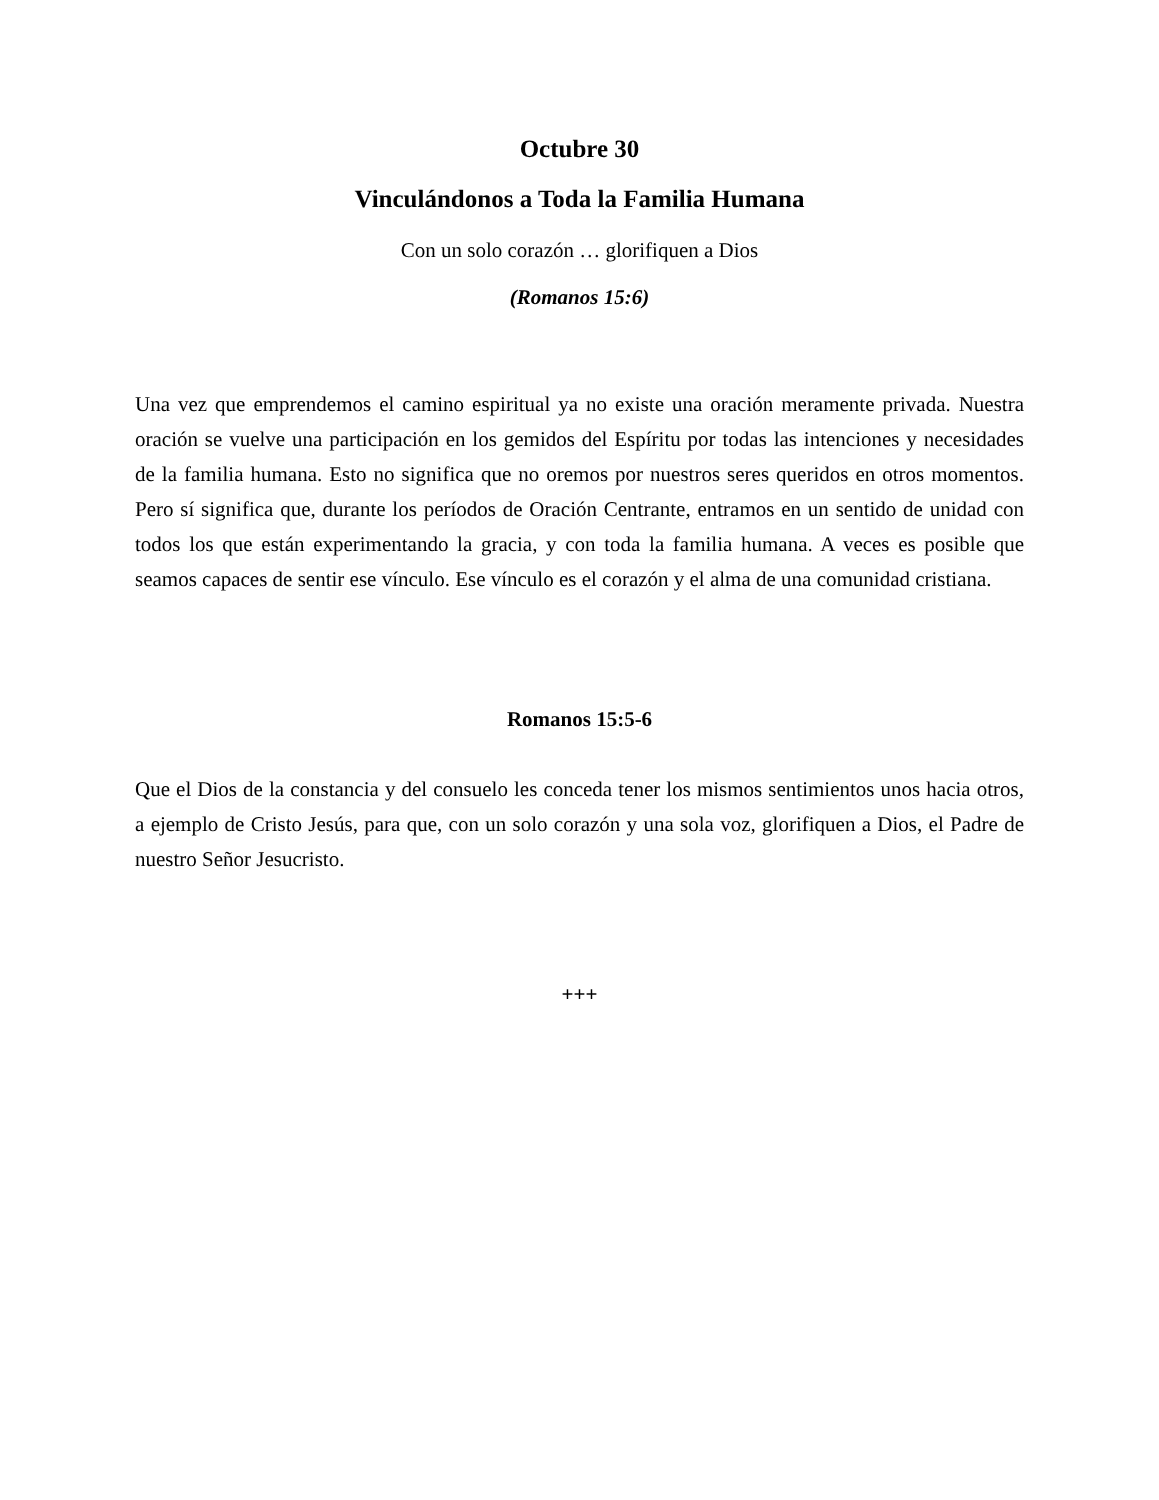Octubre 30
Vinculándonos a Toda la Familia Humana
Con un solo corazón … glorifiquen a Dios
(Romanos 15:6)
Una vez que emprendemos el camino espiritual ya no existe una oración meramente privada. Nuestra oración se vuelve una participación en los gemidos del Espíritu por todas las intenciones y necesidades de la familia humana. Esto no significa que no oremos por nuestros seres queridos en otros momentos. Pero sí significa que, durante los períodos de Oración Centrante, entramos en un sentido de unidad con todos los que están experimentando la gracia, y con toda la familia humana. A veces es posible que seamos capaces de sentir ese vínculo. Ese vínculo es el corazón y el alma de una comunidad cristiana.
Romanos 15:5-6
Que el Dios de la constancia y del consuelo les conceda tener los mismos sentimientos unos hacia otros, a ejemplo de Cristo Jesús, para que, con un solo corazón y una sola voz, glorifiquen a Dios, el Padre de nuestro Señor Jesucristo.
+++